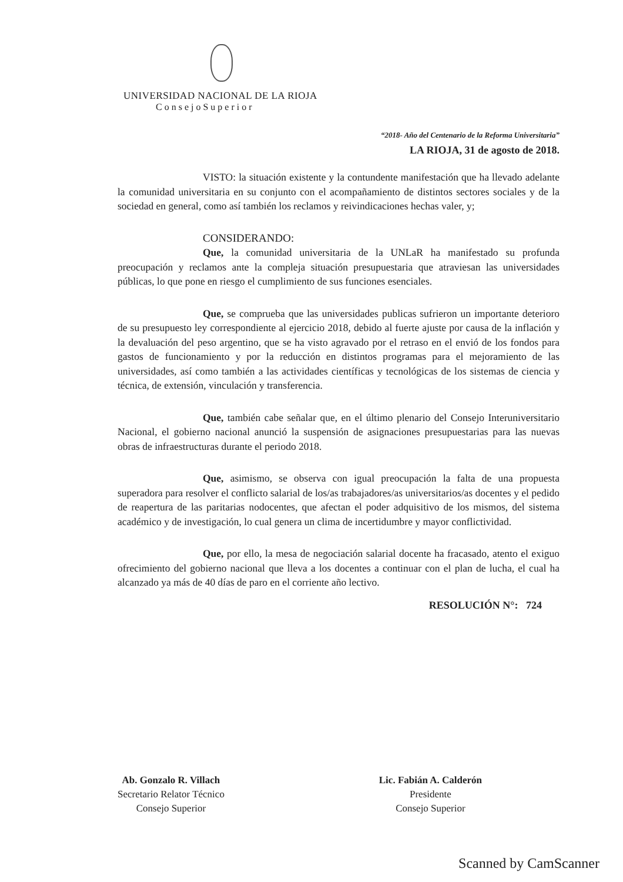UNIVERSIDAD NACIONAL DE LA RIOJA
ConsejoSuperior
“2018- Año del Centenario de la Reforma Universitaria”
LA RIOJA, 31 de agosto de 2018.
VISTO: la situación existente y la contundente manifestación que ha llevado adelante la comunidad universitaria en su conjunto con el acompañamiento de distintos sectores sociales y de la sociedad en general, como así también los reclamos y reivindicaciones hechas valer, y;
CONSIDERANDO:
Que, la comunidad universitaria de la UNLaR ha manifestado su profunda preocupación y reclamos ante la compleja situación presupuestaria que atraviesan las universidades públicas, lo que pone en riesgo el cumplimiento de sus funciones esenciales.
Que, se comprueba que las universidades publicas sufrieron un importante deterioro de su presupuesto ley correspondiente al ejercicio 2018, debido al fuerte ajuste por causa de la inflación y la devaluación del peso argentino, que se ha visto agravado por el retraso en el envió de los fondos para gastos de funcionamiento y por la reducción en distintos programas para el mejoramiento de las universidades, así como también a las actividades científicas y tecnológicas de los sistemas de ciencia y técnica, de extensión, vinculación y transferencia.
Que, también cabe señalar que, en el último plenario del Consejo Interuniversitario Nacional, el gobierno nacional anunció la suspensión de asignaciones presupuestarias para las nuevas obras de infraestructuras durante el periodo 2018.
Que, asimismo, se observa con igual preocupación la falta de una propuesta superadora para resolver el conflicto salarial de los/as trabajadores/as universitarios/as docentes y el pedido de reapertura de las paritarias nodocentes, que afectan el poder adquisitivo de los mismos, del sistema académico y de investigación, lo cual genera un clima de incertidumbre y mayor conflictividad.
Que, por ello, la mesa de negociación salarial docente ha fracasado, atento el exiguo ofrecimiento del gobierno nacional que lleva a los docentes a continuar con el plan de lucha, el cual ha alcanzado ya más de 40 días de paro en el corriente año lectivo.
RESOLUCIÓN N°: 724
Ab. Gonzalo R. Villach
Secretario Relator Técnico
Consejo Superior
Lic. Fabián A. Calderón
Presidente
Consejo Superior
Scanned by CamScanner